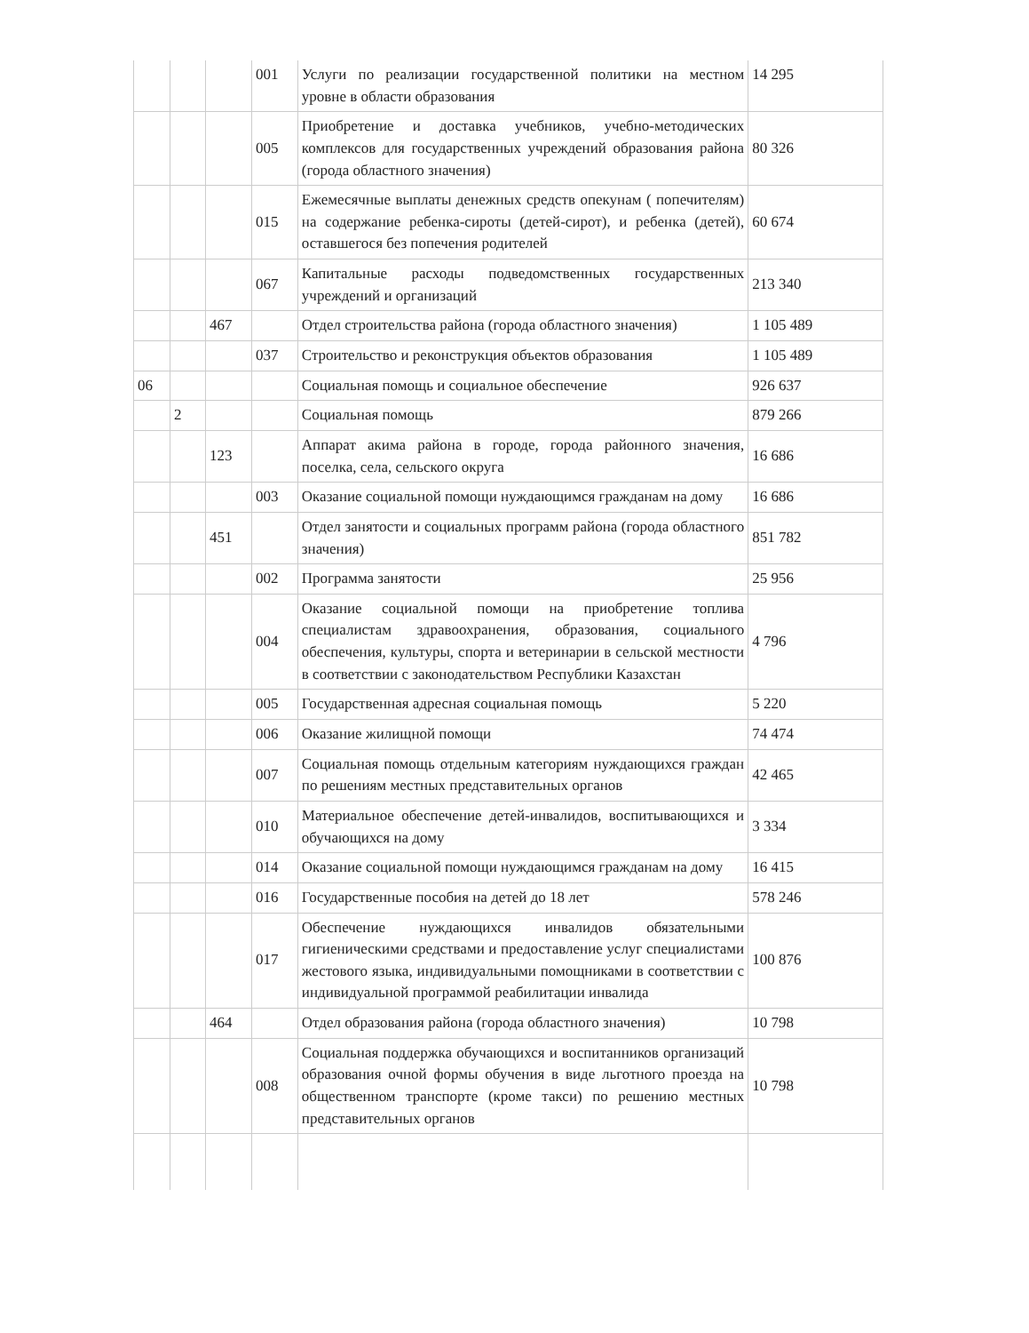| | | | 001 | Услуги по реализации государственной политики на местном уровне в области образования | 14 295 |
| | | | 005 | Приобретение и доставка учебников, учебно-методических комплексов для государственных учреждений образования района (города областного значения) | 80 326 |
| | | | 015 | Ежемесячные выплаты денежных средств опекунам ( попечителям) на содержание ребенка-сироты (детей-сирот), и ребенка (детей), оставшегося без попечения родителей | 60 674 |
| | | | 067 | Капитальные расходы подведомственных государственных учреждений и организаций | 213 340 |
| | | 467 | | Отдел строительства района (города областного значения) | 1 105 489 |
| | | | 037 | Строительство и реконструкция объектов образования | 1 105 489 |
| 06 | | | | Социальная помощь и социальное обеспечение | 926 637 |
| | 2 | | | Социальная помощь | 879 266 |
| | | 123 | | Аппарат акима района в городе, города районного значения, поселка, села, сельского округа | 16 686 |
| | | | 003 | Оказание социальной помощи нуждающимся гражданам на дому | 16 686 |
| | | 451 | | Отдел занятости и социальных программ района (города областного значения) | 851 782 |
| | | | 002 | Программа занятости | 25 956 |
| | | | 004 | Оказание социальной помощи на приобретение топлива специалистам здравоохранения, образования, социального обеспечения, культуры, спорта и ветеринарии в сельской местности в соответствии с законодательством Республики Казахстан | 4 796 |
| | | | 005 | Государственная адресная социальная помощь | 5 220 |
| | | | 006 | Оказание жилищной помощи | 74 474 |
| | | | 007 | Социальная помощь отдельным категориям нуждающихся граждан по решениям местных представительных органов | 42 465 |
| | | | 010 | Материальное обеспечение детей-инвалидов, воспитывающихся и обучающихся на дому | 3 334 |
| | | | 014 | Оказание социальной помощи нуждающимся гражданам на дому | 16 415 |
| | | | 016 | Государственные пособия на детей до 18 лет | 578 246 |
| | | | 017 | Обеспечение нуждающихся инвалидов обязательными гигиеническими средствами и предоставление услуг специалистами жестового языка, индивидуальными помощниками в соответствии с индивидуальной программой реабилитации инвалида | 100 876 |
| | | 464 | | Отдел образования района (города областного значения) | 10 798 |
| | | | 008 | Социальная поддержка обучающихся и воспитанников организаций образования очной формы обучения в виде льготного проезда на общественном транспорте (кроме такси) по решению местных представительных органов | 10 798 |